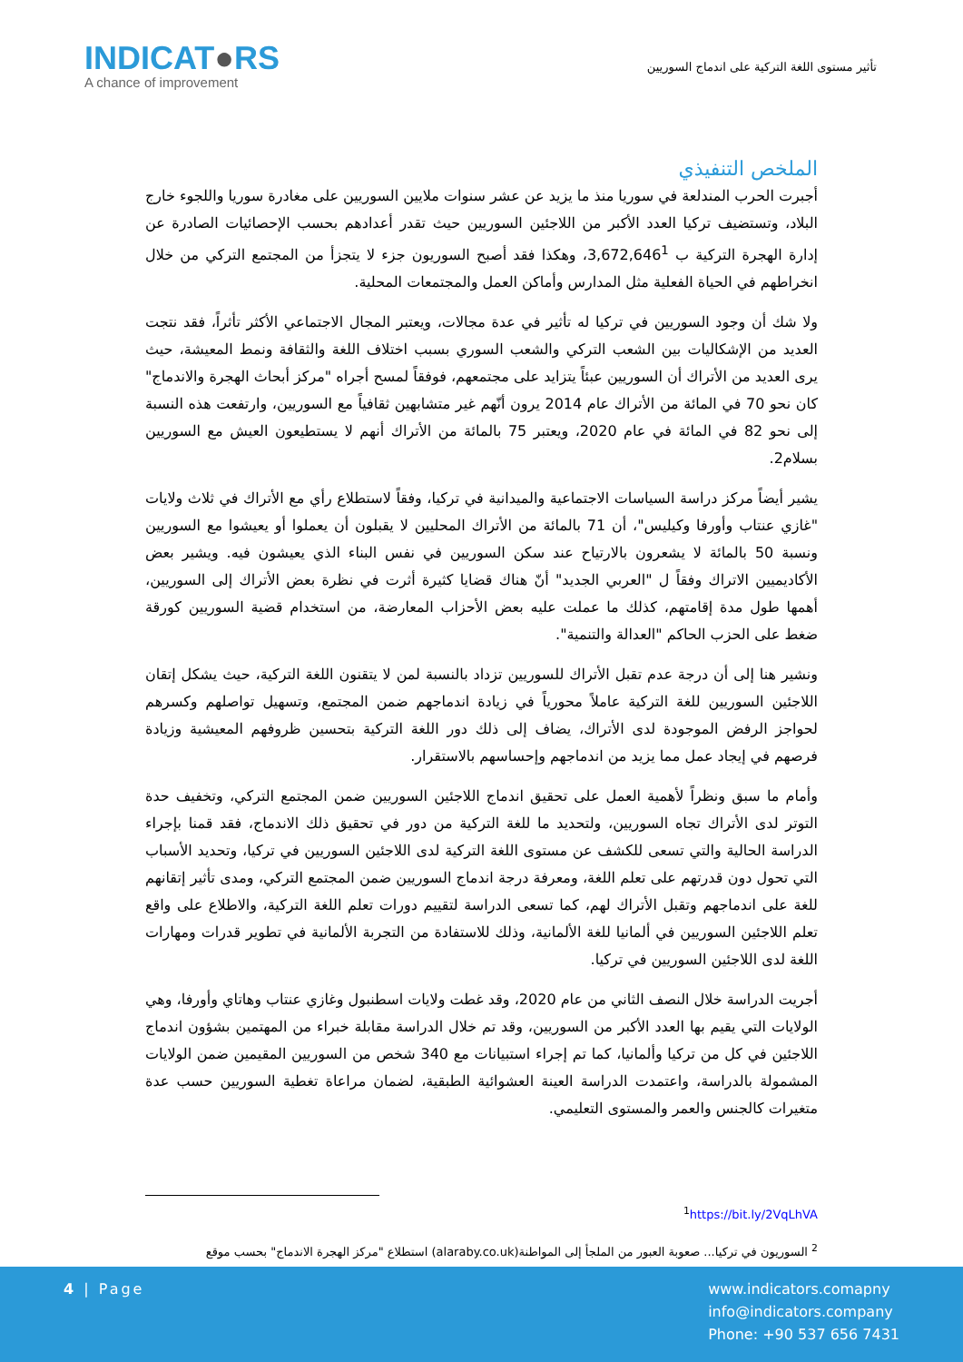INDICAT●RS
A chance of improvement
تأثير مستوى اللغة التركية على اندماج السوريين
الملخص التنفيذي
أجبرت الحرب المندلعة في سوريا منذ ما يزيد عن عشر سنوات ملايين السوريين على مغادرة سوريا واللجوء خارج البلاد، وتستضيف تركيا العدد الأكبر من اللاجئين السوريين حيث تقدر أعدادهم بحسب الإحصائيات الصادرة عن إدارة الهجرة التركية ب 3,672,646<sup>1</sup>، وهكذا فقد أصبح السوريون جزء لا يتجزأ من المجتمع التركي من خلال انخراطهم في الحياة الفعلية مثل المدارس وأماكن العمل والمجتمعات المحلية.
ولا شك أن وجود السوريين في تركيا له تأثير في عدة مجالات، ويعتبر المجال الاجتماعي الأكثر تأثراً، فقد نتجت العديد من الإشكاليات بين الشعب التركي والشعب السوري بسبب اختلاف اللغة والثقافة ونمط المعيشة، حيث يرى العديد من الأتراك أن السوريين عبئاً يتزايد على مجتمعهم، فوفقاً لمسح أجراه "مركز أبحاث الهجرة والاندماج" كان نحو 70 في المائة من الأتراك عام 2014 يرون أنّهم غير متشابهين ثقافياً مع السوريين، وارتفعت هذه النسبة إلى نحو 82 في المائة في عام 2020، ويعتبر 75 بالمائة من الأتراك أنهم لا يستطيعون العيش مع السوريين بسلام2.
يشير أيضاً مركز دراسة السياسات الاجتماعية والميدانية في تركيا، وفقاً لاستطلاع رأي مع الأتراك في ثلاث ولايات "غازي عنتاب وأورفا وكيليس"، أن 71 بالمائة من الأتراك المحليين لا يقبلون أن يعملوا أو يعيشوا مع السوريين ونسبة 50 بالمائة لا يشعرون بالارتياح عند سكن السوريين في نفس البناء الذي يعيشون فيه. ويشير بعض الأكاديميين الاتراك وفقاً ل "العربي الجديد" أنّ هناك قضايا كثيرة أثرت في نظرة بعض الأتراك إلى السوريين، أهمها طول مدة إقامتهم، كذلك ما عملت عليه بعض الأحزاب المعارضة، من استخدام قضية السوريين كورقة ضغط على الحزب الحاكم "العدالة والتنمية".
ونشير هنا إلى أن درجة عدم تقبل الأتراك للسوريين تزداد بالنسبة لمن لا يتقنون اللغة التركية، حيث يشكل إتقان اللاجئين السوريين للغة التركية عاملاً محورياً في زيادة اندماجهم ضمن المجتمع، وتسهيل تواصلهم وكسرهم لحواجز الرفض الموجودة لدى الأتراك، يضاف إلى ذلك دور اللغة التركية بتحسين ظروفهم المعيشية وزيادة فرصهم في إيجاد عمل مما يزيد من اندماجهم وإحساسهم بالاستقرار.
وأمام ما سبق ونظراً لأهمية العمل على تحقيق اندماج اللاجئين السوريين ضمن المجتمع التركي، وتخفيف حدة التوتر لدى الأتراك تجاه السوريين، ولتحديد ما للغة التركية من دور في تحقيق ذلك الاندماج، فقد قمنا بإجراء الدراسة الحالية والتي تسعى للكشف عن مستوى اللغة التركية لدى اللاجئين السوريين في تركيا، وتحديد الأسباب التي تحول دون قدرتهم على تعلم اللغة، ومعرفة درجة اندماج السوريين ضمن المجتمع التركي، ومدى تأثير إتقانهم للغة على اندماجهم وتقبل الأتراك لهم، كما تسعى الدراسة لتقييم دورات تعلم اللغة التركية، والاطلاع على واقع تعلم اللاجئين السوريين في ألمانيا للغة الألمانية، وذلك للاستفادة من التجربة الألمانية في تطوير قدرات ومهارات اللغة لدى اللاجئين السوريين في تركيا.
أجريت الدراسة خلال النصف الثاني من عام 2020، وقد غطت ولايات اسطنبول وغازي عنتاب وهاتاي وأورفا، وهي الولايات التي يقيم بها العدد الأكبر من السوريين، وقد تم خلال الدراسة مقابلة خبراء من المهتمين بشؤون اندماج اللاجئين في كل من تركيا وألمانيا، كما تم إجراء استبيانات مع 340 شخص من السوريين المقيمين ضمن الولايات المشمولة بالدراسة، واعتمدت الدراسة العينة العشوائية الطبقية، لضمان مراعاة تغطية السوريين حسب عدة متغيرات كالجنس والعمر والمستوى التعليمي.
<sup>1</sup> https://bit.ly/2VqLhVA
<sup>2</sup> السوريون في تركيا... صعوبة العبور من الملجأ إلى المواطنة(alaraby.co.uk) استطلاع "مركز الهجرة الاندماج" بحسب موقع
4 | Page
www.indicators.comapny
info@indicators.company
Phone: +90 537 656 7431